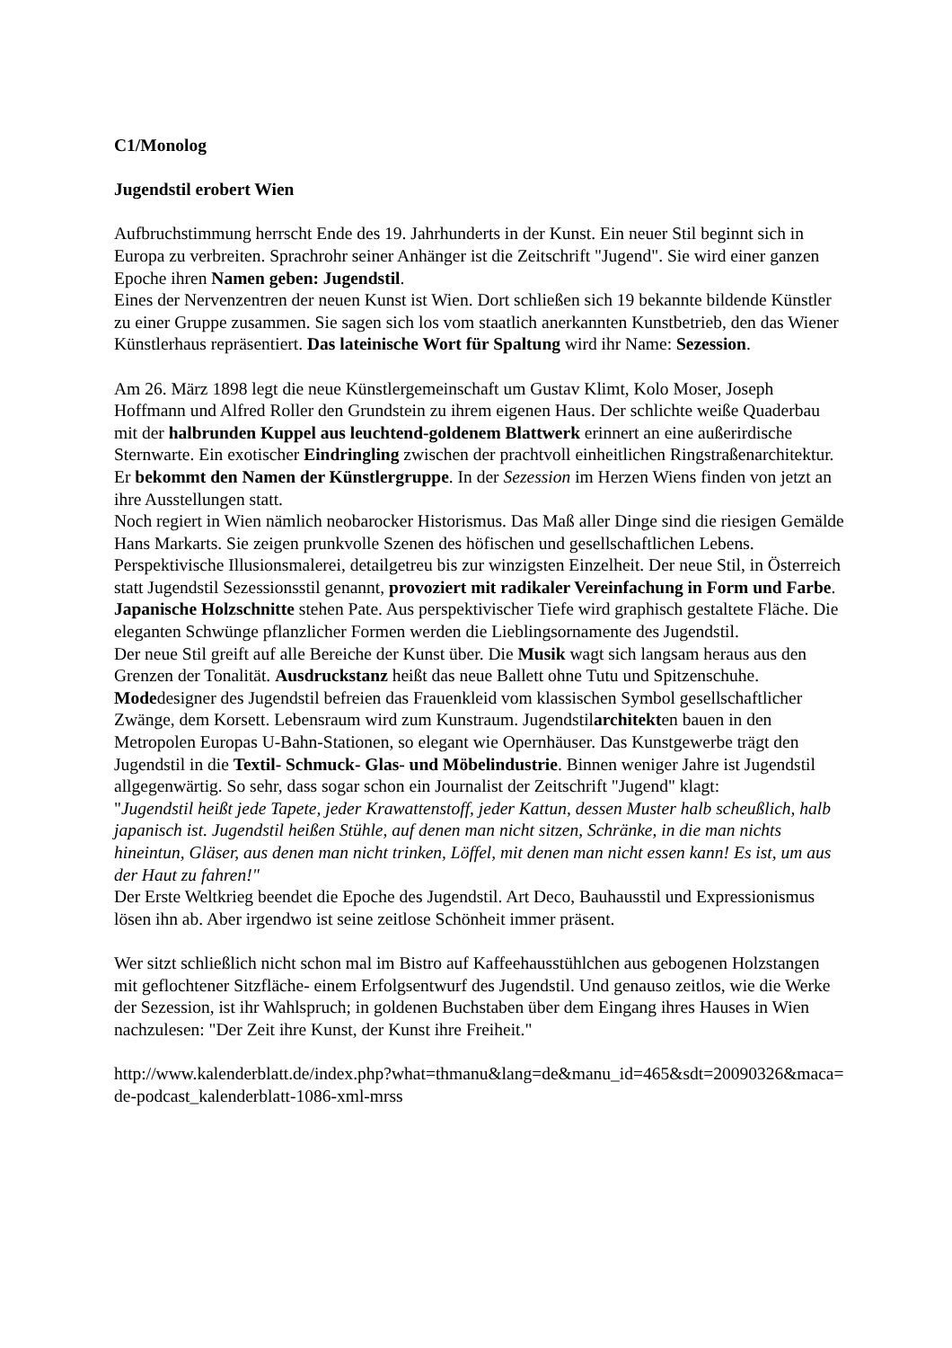C1/Monolog
Jugendstil erobert Wien
Aufbruchstimmung herrscht Ende des 19. Jahrhunderts in der Kunst. Ein neuer Stil beginnt sich in Europa zu verbreiten. Sprachrohr seiner Anhänger ist die Zeitschrift "Jugend". Sie wird einer ganzen Epoche ihren Namen geben: Jugendstil.
Eines der Nervenzentren der neuen Kunst ist Wien. Dort schließen sich 19 bekannte bildende Künstler zu einer Gruppe zusammen. Sie sagen sich los vom staatlich anerkannten Kunstbetrieb, den das Wiener Künstlerhaus repräsentiert. Das lateinische Wort für Spaltung wird ihr Name: Sezession.
Am 26. März 1898 legt die neue Künstlergemeinschaft um Gustav Klimt, Kolo Moser, Joseph Hoffmann und Alfred Roller den Grundstein zu ihrem eigenen Haus. Der schlichte weiße Quaderbau mit der halbrunden Kuppel aus leuchtend-goldenem Blattwerk erinnert an eine außerirdische Sternwarte. Ein exotischer Eindringling zwischen der prachtvoll einheitlichen Ringstraßenarchitektur. Er bekommt den Namen der Künstlergruppe. In der Sezession im Herzen Wiens finden von jetzt an ihre Ausstellungen statt.
Noch regiert in Wien nämlich neobarocker Historismus. Das Maß aller Dinge sind die riesigen Gemälde Hans Markarts. Sie zeigen prunkvolle Szenen des höfischen und gesellschaftlichen Lebens. Perspektivische Illusionsmalerei, detailgetreu bis zur winzigsten Einzelheit. Der neue Stil, in Österreich statt Jugendstil Sezessionsstil genannt, provoziert mit radikaler Vereinfachung in Form und Farbe. Japanische Holzschnitte stehen Pate. Aus perspektivischer Tiefe wird graphisch gestaltete Fläche. Die eleganten Schwünge pflanzlicher Formen werden die Lieblingsornamente des Jugendstil.
Der neue Stil greift auf alle Bereiche der Kunst über. Die Musik wagt sich langsam heraus aus den Grenzen der Tonalität. Ausdruckstanz heißt das neue Ballett ohne Tutu und Spitzenschuhe. Modedesigner des Jugendstil befreien das Frauenkleid vom klassischen Symbol gesellschaftlicher Zwänge, dem Korsett. Lebensraum wird zum Kunstraum. Jugendstilarchitekten bauen in den Metropolen Europas U-Bahn-Stationen, so elegant wie Opernhäuser. Das Kunstgewerbe trägt den Jugendstil in die Textil- Schmuck- Glas- und Möbelindustrie. Binnen weniger Jahre ist Jugendstil allgegenwärtig. So sehr, dass sogar schon ein Journalist der Zeitschrift "Jugend" klagt:
"Jugendstil heißt jede Tapete, jeder Krawattenstoff, jeder Kattun, dessen Muster halb scheußlich, halb japanisch ist. Jugendstil heißen Stühle, auf denen man nicht sitzen, Schränke, in die man nichts hineintun, Gläser, aus denen man nicht trinken, Löffel, mit denen man nicht essen kann! Es ist, um aus der Haut zu fahren!"
Der Erste Weltkrieg beendet die Epoche des Jugendstil. Art Deco, Bauhausstil und Expressionismus lösen ihn ab. Aber irgendwo ist seine zeitlose Schönheit immer präsent.
Wer sitzt schließlich nicht schon mal im Bistro auf Kaffeehausstühlchen aus gebogenen Holzstangen mit geflochtener Sitzfläche- einem Erfolgsentwurf des Jugendstil. Und genauso zeitlos, wie die Werke der Sezession, ist ihr Wahlspruch; in goldenen Buchstaben über dem Eingang ihres Hauses in Wien nachzulesen: "Der Zeit ihre Kunst, der Kunst ihre Freiheit."
http://www.kalenderblatt.de/index.php?what=thmanu&lang=de&manu_id=465&sdt=20090326&maca=de-podcast_kalenderblatt-1086-xml-mrss